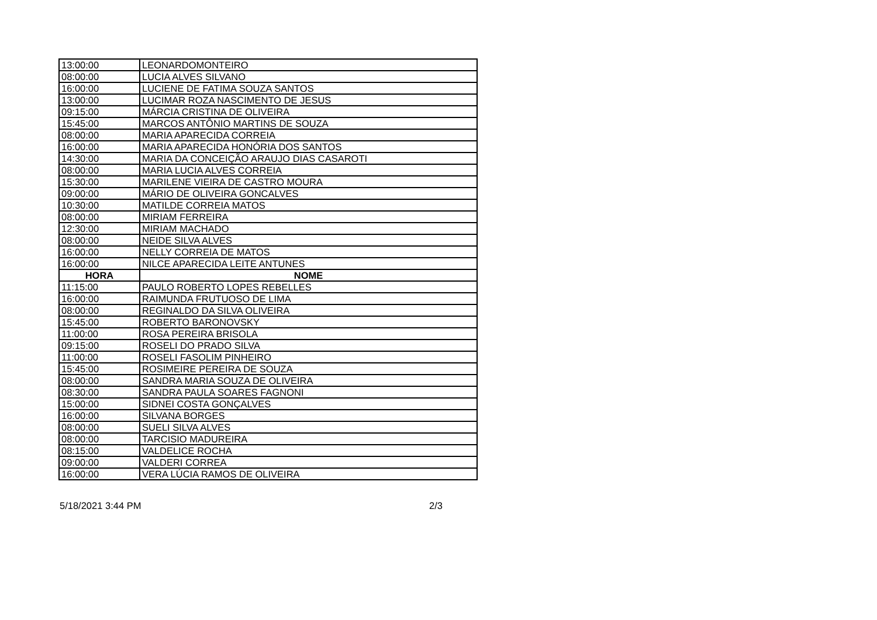| 13:00:00 | LEONARDOMONTEIRO |
| 08:00:00 | LUCIA ALVES SILVANO |
| 16:00:00 | LUCIENE DE FATIMA SOUZA SANTOS |
| 13:00:00 | LUCIMAR ROZA NASCIMENTO DE JESUS |
| 09:15:00 | MÁRCIA CRISTINA DE OLIVEIRA |
| 15:45:00 | MARCOS ANTÔNIO MARTINS DE SOUZA |
| 08:00:00 | MARIA APARECIDA CORREIA |
| 16:00:00 | MARIA APARECIDA HONÓRIA DOS SANTOS |
| 14:30:00 | MARIA DA CONCEIÇÃO ARAUJO DIAS CASAROTI |
| 08:00:00 | MARIA LUCIA ALVES CORREIA |
| 15:30:00 | MARILENE VIEIRA DE CASTRO MOURA |
| 09:00:00 | MÁRIO DE OLIVEIRA GONCALVES |
| 10:30:00 | MATILDE CORREIA MATOS |
| 08:00:00 | MIRIAM FERREIRA |
| 12:30:00 | MIRIAM MACHADO |
| 08:00:00 | NEIDE SILVA ALVES |
| 16:00:00 | NELLY CORREIA DE MATOS |
| 16:00:00 | NILCE APARECIDA LEITE ANTUNES |
| HORA | NOME |
| 11:15:00 | PAULO ROBERTO LOPES REBELLES |
| 16:00:00 | RAIMUNDA FRUTUOSO DE LIMA |
| 08:00:00 | REGINALDO DA SILVA OLIVEIRA |
| 15:45:00 | ROBERTO BARONOVSKY |
| 11:00:00 | ROSA PEREIRA BRISOLA |
| 09:15:00 | ROSELI DO PRADO SILVA |
| 11:00:00 | ROSELI FASOLIM PINHEIRO |
| 15:45:00 | ROSIMEIRE PEREIRA DE SOUZA |
| 08:00:00 | SANDRA MARIA SOUZA DE OLIVEIRA |
| 08:30:00 | SANDRA PAULA SOARES FAGNONI |
| 15:00:00 | SIDNEI COSTA GONÇALVES |
| 16:00:00 | SILVANA BORGES |
| 08:00:00 | SUELI SILVA ALVES |
| 08:00:00 | TARCISIO MADUREIRA |
| 08:15:00 | VALDELICE ROCHA |
| 09:00:00 | VALDERI CORREA |
| 16:00:00 | VERA LÚCIA RAMOS DE OLIVEIRA |
5/18/2021 3:44 PM 2/3